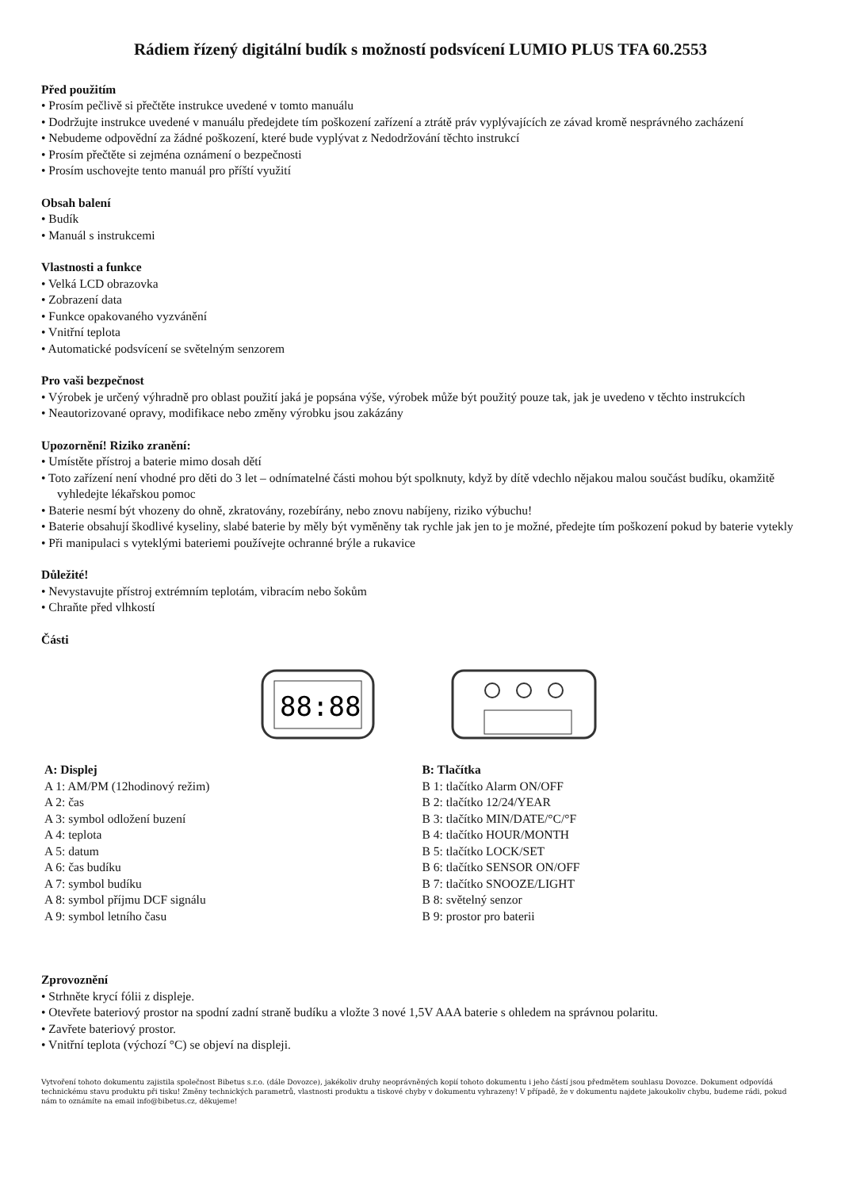Rádiem řízený digitální budík s možností podsvícení LUMIO PLUS TFA 60.2553
Před použitím
• Prosím pečlivě si přečtěte instrukce uvedené v tomto manuálu
• Dodržujte instrukce uvedené v manuálu předejdete tím poškození zařízení a ztrátě práv vyplývajících ze závad kromě nesprávného zacházení
• Nebudeme odpovědní za žádné poškození, které bude vyplývat z Nedodržování těchto instrukcí
• Prosím přečtěte si zejména oznámení o bezpečnosti
• Prosím uschovejte tento manuál pro příští využití
Obsah balení
• Budík
• Manuál s instrukcemi
Vlastnosti a funkce
• Velká LCD obrazovka
• Zobrazení data
• Funkce opakovaného vyzvánění
• Vnitřní teplota
• Automatické podsvícení se světelným senzorem
Pro vaši bezpečnost
• Výrobek je určený výhradně pro oblast použití jaká je popsána výše, výrobek může být použitý pouze tak, jak je uvedeno v těchto instrukcích
• Neautorizované opravy, modifikace nebo změny výrobku jsou zakázány
Upozornění! Riziko zranění:
• Umístěte přístroj a baterie mimo dosah dětí
• Toto zařízení není vhodné pro děti do 3 let – odnímatelné části mohou být spolknuty, když by dítě vdechlo nějakou malou součást budíku, okamžitě vyhledejte lékařskou pomoc
• Baterie nesmí být vhozeny do ohně, zkratovány, rozebírány, nebo znovu nabíjeny, riziko výbuchu!
• Baterie obsahují škodlivé kyseliny, slabé baterie by měly být vyměněny tak rychle jak jen to je možné, předejte tím poškození pokud by baterie vytekly
• Při manipulaci s vyteklými bateriemi používejte ochranné brýle a rukavice
Důležité!
• Nevystavujte přístroj extrémním teplotám, vibracím nebo šokům
• Chraňte před vlhkostí
Části
88:88
A: Displej
A 1: AM/PM (12hodinový režim)
A 2: čas
A 3: symbol odložení buzení
A 4: teplota
A 5: datum
A 6: čas budíku
A 7: symbol budíku
A 8: symbol příjmu DCF signálu
A 9: symbol letního času
B: Tlačítka
B 1: tlačítko Alarm ON/OFF
B 2: tlačítko 12/24/YEAR
B 3: tlačítko MIN/DATE/°C/°F
B 4: tlačítko HOUR/MONTH
B 5: tlačítko LOCK/SET
B 6: tlačítko SENSOR ON/OFF
B 7: tlačítko SNOOZE/LIGHT
B 8: světelný senzor
B 9: prostor pro baterii
Zprovoznění
• Strhněte krycí fólii z displeje.
• Otevřete bateriový prostor na spodní zadní straně budíku a vložte 3 nové 1,5V AAA baterie s ohledem na správnou polaritu.
• Zavřete bateriový prostor.
• Vnitřní teplota (výchozí °C) se objeví na displeji.
Vytvoření tohoto dokumentu zajistila společnost Bibetus s.r.o. (dále Dovozce), jakékoliv druhy neoprávněných kopií tohoto dokumentu i jeho částí jsou předmětem souhlasu Dovozce. Dokument odpovídá technickému stavu produktu při tisku! Změny technických parametrů, vlastnosti produktu a tiskové chyby v dokumentu vyhrazeny! V případě, že v dokumentu najdete jakoukoliv chybu, budeme rádi, pokud nám to oznámíte na email info@bibetus.cz, děkujeme!